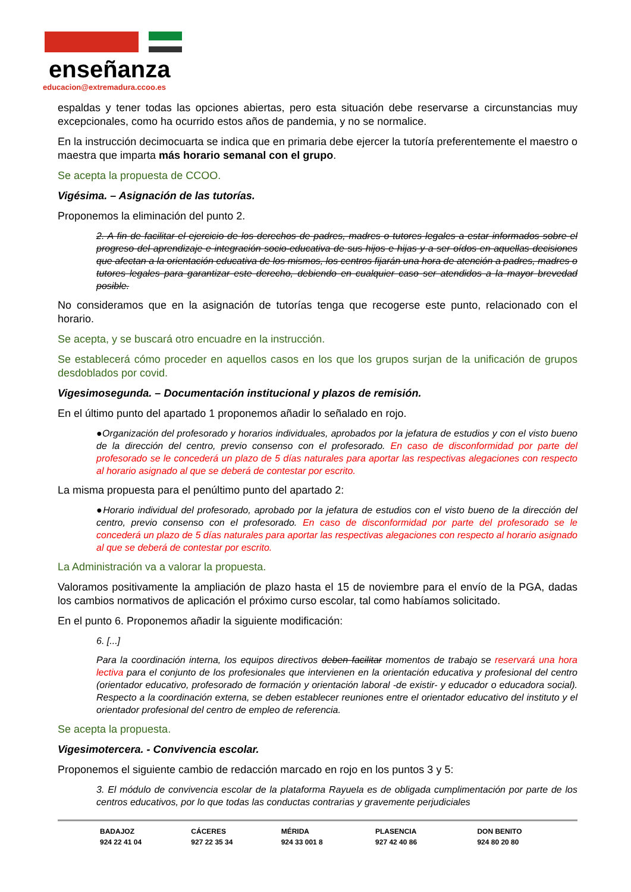enseñanza
educacion@extremadura.ccoo.es
espaldas y tener todas las opciones abiertas, pero esta situación debe reservarse a circunstancias muy excepcionales, como ha ocurrido estos años de pandemia, y no se normalice.
En la instrucción decimocuarta se indica que en primaria debe ejercer la tutoría preferentemente el maestro o maestra que imparta más horario semanal con el grupo.
Se acepta la propuesta de CCOO.
Vigésima. – Asignación de las tutorías.
Proponemos la eliminación del punto 2.
2. A fin de facilitar el ejercicio de los derechos de padres, madres o tutores legales a estar informados sobre el progreso del aprendizaje e integración socio-educativa de sus hijos e hijas y a ser oídos en aquellas decisiones que afectan a la orientación educativa de los mismos, los centros fijarán una hora de atención a padres, madres o tutores legales para garantizar este derecho, debiendo en cualquier caso ser atendidos a la mayor brevedad posible.
No consideramos que en la asignación de tutorías tenga que recogerse este punto, relacionado con el horario.
Se acepta, y se buscará otro encuadre en la instrucción.
Se establecerá cómo proceder en aquellos casos en los que los grupos surjan de la unificación de grupos desdoblados por covid.
Vigesimosegunda. – Documentación institucional y plazos de remisión.
En el último punto del apartado 1 proponemos añadir lo señalado en rojo.
●Organización del profesorado y horarios individuales, aprobados por la jefatura de estudios y con el visto bueno de la dirección del centro, previo consenso con el profesorado. En caso de disconformidad por parte del profesorado se le concederá un plazo de 5 días naturales para aportar las respectivas alegaciones con respecto al horario asignado al que se deberá de contestar por escrito.
La misma propuesta para el penúltimo punto del apartado 2:
●Horario individual del profesorado, aprobado por la jefatura de estudios con el visto bueno de la dirección del centro, previo consenso con el profesorado. En caso de disconformidad por parte del profesorado se le concederá un plazo de 5 días naturales para aportar las respectivas alegaciones con respecto al horario asignado al que se deberá de contestar por escrito.
La Administración va a valorar la propuesta.
Valoramos positivamente la ampliación de plazo hasta el 15 de noviembre para el envío de la PGA, dadas los cambios normativos de aplicación el próximo curso escolar, tal como habíamos solicitado.
En el punto 6. Proponemos añadir la siguiente modificación:
6. [...]
Para la coordinación interna, los equipos directivos deben facilitar momentos de trabajo se reservará una hora lectiva para el conjunto de los profesionales que intervienen en la orientación educativa y profesional del centro (orientador educativo, profesorado de formación y orientación laboral -de existir- y educador o educadora social). Respecto a la coordinación externa, se deben establecer reuniones entre el orientador educativo del instituto y el orientador profesional del centro de empleo de referencia.
Se acepta la propuesta.
Vigesimotercera. - Convivencia escolar.
Proponemos el siguiente cambio de redacción marcado en rojo en los puntos 3 y 5:
3. El módulo de convivencia escolar de la plataforma Rayuela es de obligada cumplimentación por parte de los centros educativos, por lo que todas las conductas contrarias y gravemente perjudiciales
BADAJOZ
924 22 41 04
CÁCERES
927 22 35 34
MÉRIDA
924 33 001 8
PLASENCIA
927 42 40 86
DON BENITO
924 80 20 80